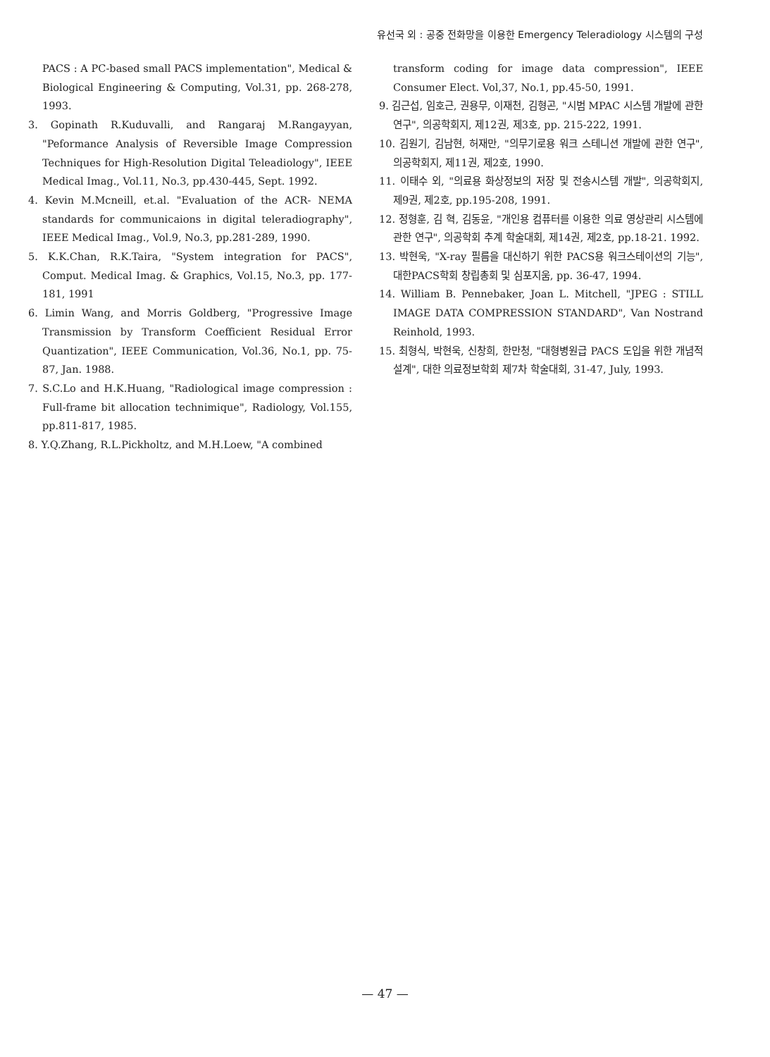유선국 외 : 공중 전화망을 이용한 Emergency Teleradiology 시스템의 구성
PACS : A PC-based small PACS implementation", Medical & Biological Engineering & Computing, Vol.31, pp. 268-278, 1993.
3. Gopinath R.Kuduvalli, and Rangaraj M.Rangayyan, "Peformance Analysis of Reversible Image Compression Techniques for High-Resolution Digital Teleadiology", IEEE Medical Imag., Vol.11, No.3, pp.430-445, Sept. 1992.
4. Kevin M.Mcneill, et.al. "Evaluation of the ACR- NEMA standards for communicaions in digital teleradiography", IEEE Medical Imag., Vol.9, No.3, pp.281-289, 1990.
5. K.K.Chan, R.K.Taira, "System integration for PACS", Comput. Medical Imag. & Graphics, Vol.15, No.3, pp. 177-181, 1991
6. Limin Wang, and Morris Goldberg, "Progressive Image Transmission by Transform Coefficient Residual Error Quantization", IEEE Communication, Vol.36, No.1, pp. 75-87, Jan. 1988.
7. S.C.Lo and H.K.Huang, "Radiological image compression : Full-frame bit allocation technimique", Radiology, Vol.155, pp.811-817, 1985.
8. Y.Q.Zhang, R.L.Pickholtz, and M.H.Loew, "A combined
transform coding for image data compression", IEEE Consumer Elect. Vol,37, No.1, pp.45-50, 1991.
9. 김근섭, 임호근, 권용무, 이재천, 김형곤, "시범 MPAC 시스템 개발에 관한 연구", 의공학회지, 제12권, 제3호, pp. 215-222, 1991.
10. 김원기, 김남현, 허재만, "의무기로용 워크 스테니션 개발에 관한 연구", 의공학회지, 제11권, 제2호, 1990.
11. 이태수 외, "의료용 화상정보의 저장 및 전송시스템 개발", 의공학회지, 제9권, 제2호, pp.195-208, 1991.
12. 정형훈, 김 혁, 김동윤, "개인용 컴퓨터를 이용한 의료 영상관리 시스템에 관한 연구", 의공학회 추계 학술대회, 제14권, 제2호, pp.18-21. 1992.
13. 박현욱, "X-ray 필름을 대신하기 위한 PACS용 워크스테이션의 기능", 대한PACS학회 창립총회 및 심포지움, pp. 36-47, 1994.
14. William B. Pennebaker, Joan L. Mitchell, "JPEG : STILL IMAGE DATA COMPRESSION STANDARD", Van Nostrand Reinhold, 1993.
15. 최형식, 박현욱, 신창희, 한만청, "대형병원급 PACS 도입을 위한 개념적 설계", 대한 의료정보학회 제7차 학술대회, 31-47, July, 1993.
— 47 —